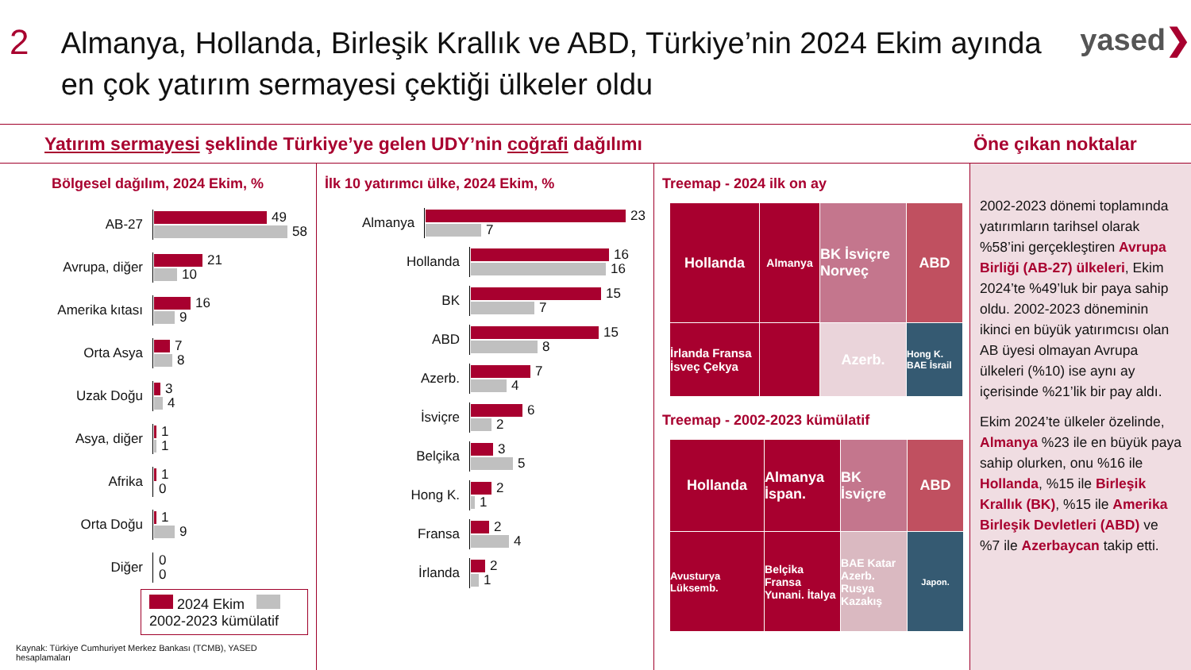2
Almanya, Hollanda, Birleşik Krallık ve ABD, Türkiye’nin 2024 Ekim ayında en çok yatırım sermayesi çektiği ülkeler oldu
yased❯
Yatırım sermayesi şeklinde Türkiye’ye gelen UDY’nin coğrafi dağılımı Öne çıkan noktalar
Bölgesel dağılım, 2024 Ekim, %
AB-27
49
58
Avrupa, diğer
21
10
Amerika kıtası
16
9
Orta Asya
7
8
Uzak Doğu
3
4
Asya, diğer
1
1
Afrika
1
0
Orta Doğu
1
9
Diğer
0
0
2024 Ekim 2002-2023 kümülatif
Kaynak: Türkiye Cumhuriyet Merkez Bankası (TCMB), YASED hesaplamaları
İlk 10 yatırımcı ülke, 2024 Ekim, %
Almanya
23
7
Hollanda
16
16
BK
15
7
ABD
15
8
Azerb.
7
4
İsviçre
6
2
Belçika
3
5
Hong K.
2
1
Fransa
2
4
İrlanda
2
1
Treemap - 2024 ilk on ay
Hollanda
Almanya
BK İsviçre Norveç
ABD
İrlanda Fransa İsveç Çekya
Azerb.
Hong K. BAE İsrail
Treemap - 2002-2023 kümülatif
Hollanda
Almanya İspan.
BK İsviçre
ABD
Avusturya Lüksemb.
Belçika Fransa Yunani. İtalya
BAE Katar Azerb. Rusya Kazakış
Japon.
2002-2023 dönemi toplamında yatırımların tarihsel olarak %58’ini gerçekleştiren Avrupa Birliği (AB-27) ülkeleri, Ekim 2024’te %49’luk bir paya sahip oldu. 2002-2023 döneminin ikinci en büyük yatırımcısı olan AB üyesi olmayan Avrupa ülkeleri (%10) ise aynı ay içerisinde %21’lik bir pay aldı.
Ekim 2024’te ülkeler özelinde, Almanya %23 ile en büyük paya sahip olurken, onu %16 ile Hollanda, %15 ile Birleşik Krallık (BK), %15 ile Amerika Birleşik Devletleri (ABD) ve %7 ile Azerbaycan takip etti.